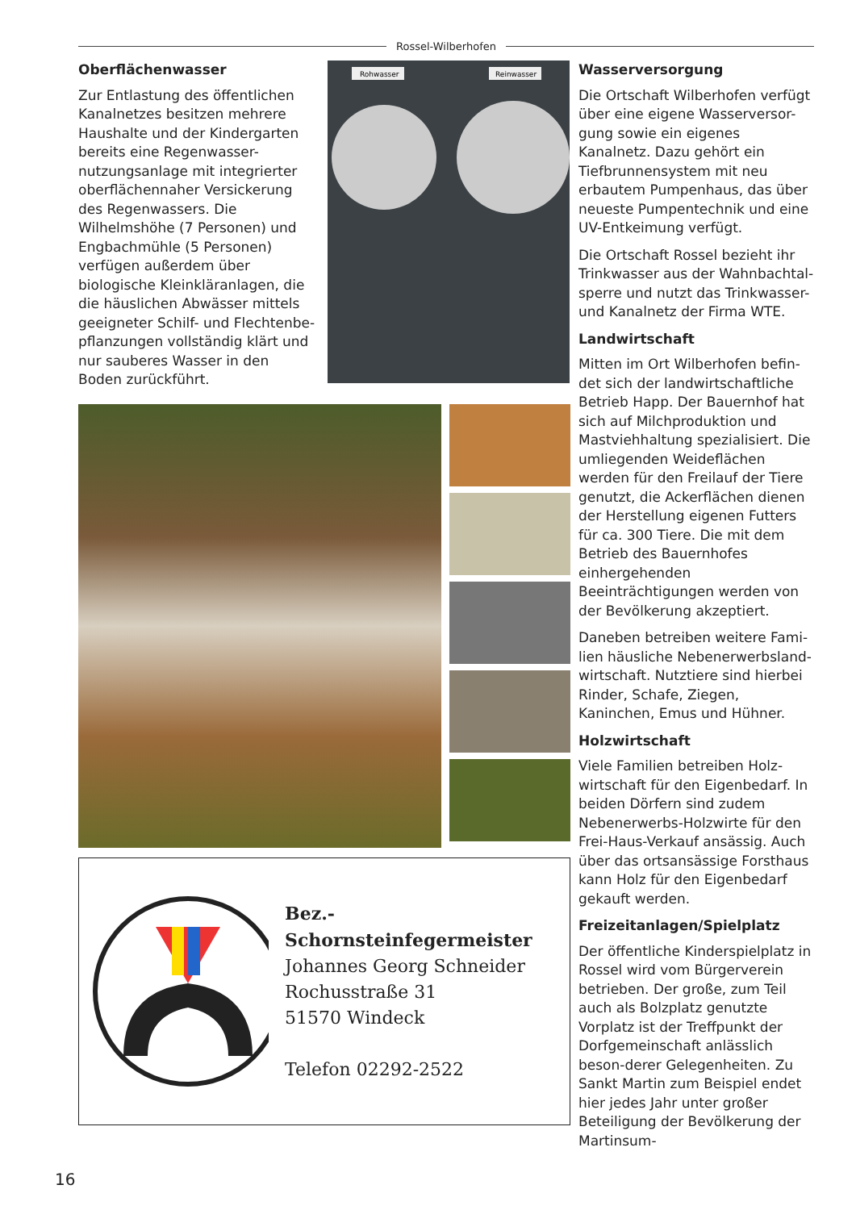Rossel-Wilberhofen
Oberflächenwasser
Zur Entlastung des öffentlichen Kanalnetzes besitzen mehrere Haushalte und der Kindergarten bereits eine Regenwasser-nutzungsanlage mit integrierter oberflächennaher Versickerung des Regenwassers. Die Wilhelmshöhe (7 Personen) und Engbachmühle (5 Personen) verfügen außerdem über biologische Kleinkläranlagen, die die häuslichen Abwässer mittels geeigneter Schilf- und Flechtenbe-pflanzungen vollständig klärt und nur sauberes Wasser in den Boden zurückführt.
Rohwasser
Reinwasser
Bez.-Schornsteinfegermeister
Johannes Georg Schneider
Rochusstraße 31
51570 Windeck
Telefon 02292-2522
Wasserversorgung
Die Ortschaft Wilberhofen verfügt über eine eigene Wasserversor-gung sowie ein eigenes Kanalnetz. Dazu gehört ein Tiefbrunnensystem mit neu erbautem Pumpenhaus, das über neueste Pumpentechnik und eine UV-Entkeimung verfügt.
Die Ortschaft Rossel bezieht ihr Trinkwasser aus der Wahnbachtal-sperre und nutzt das Trinkwasser- und Kanalnetz der Firma WTE.
Landwirtschaft
Mitten im Ort Wilberhofen befin-det sich der landwirtschaftliche Betrieb Happ. Der Bauernhof hat sich auf Milchproduktion und Mastviehhaltung spezialisiert. Die umliegenden Weideflächen werden für den Freilauf der Tiere genutzt, die Ackerflächen dienen der Herstellung eigenen Futters für ca. 300 Tiere. Die mit dem Betrieb des Bauernhofes einhergehenden Beeinträchtigungen werden von der Bevölkerung akzeptiert.
Daneben betreiben weitere Fami-lien häusliche Nebenerwerbsland-wirtschaft. Nutztiere sind hierbei Rinder, Schafe, Ziegen, Kaninchen, Emus und Hühner.
Holzwirtschaft
Viele Familien betreiben Holz-wirtschaft für den Eigenbedarf. In beiden Dörfern sind zudem Nebenerwerbs-Holzwirte für den Frei-Haus-Verkauf ansässig. Auch über das ortsansässige Forsthaus kann Holz für den Eigenbedarf gekauft werden.
Freizeitanlagen/Spielplatz
Der öffentliche Kinderspielplatz in Rossel wird vom Bürgerverein betrieben. Der große, zum Teil auch als Bolzplatz genutzte Vorplatz ist der Treffpunkt der Dorfgemeinschaft anlässlich beson-derer Gelegenheiten. Zu Sankt Martin zum Beispiel endet hier jedes Jahr unter großer Beteiligung der Bevölkerung der Martinsum-
16